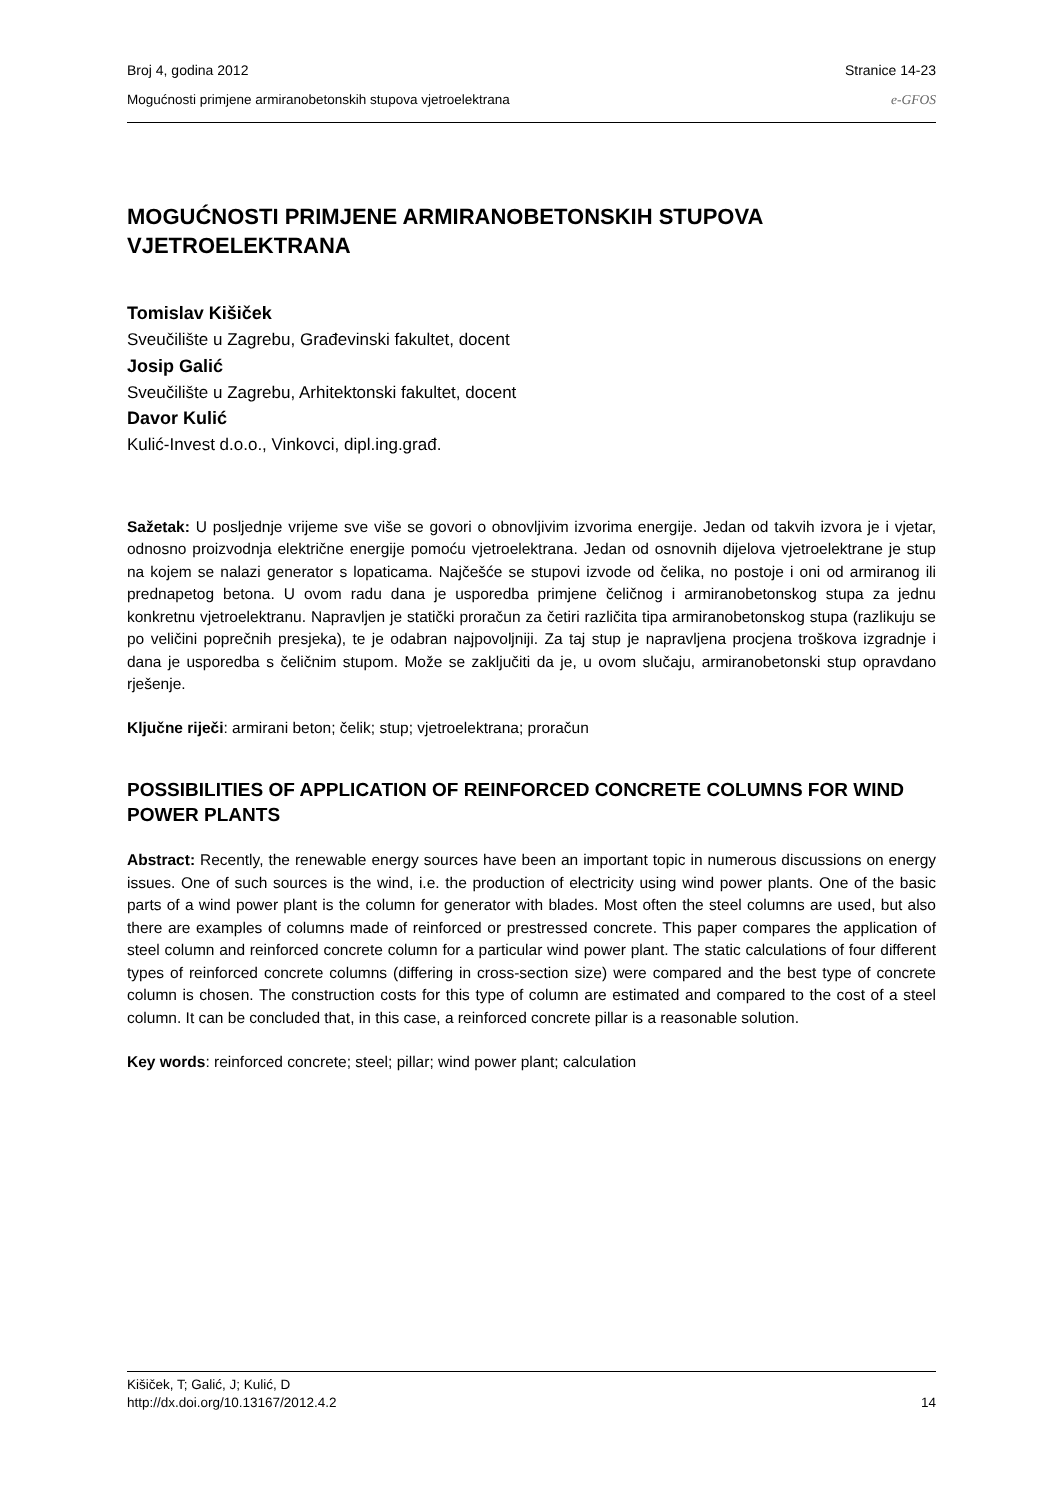Broj 4, godina 2012 Stranice 14-23
Mogućnosti primjene armiranobetonskih stupova vjetroelektrana e-GFOS
MOGUĆNOSTI PRIMJENE ARMIRANOBETONSKIH STUPOVA VJETROELEKTRANA
Tomislav Kišiček
Sveučilište u Zagrebu, Građevinski fakultet, docent
Josip Galić
Sveučilište u Zagrebu, Arhitektonski fakultet, docent
Davor Kulić
Kulić-Invest d.o.o., Vinkovci, dipl.ing.građ.
Sažetak: U posljednje vrijeme sve više se govori o obnovljivim izvorima energije. Jedan od takvih izvora je i vjetar, odnosno proizvodnja električne energije pomoću vjetroelektrana. Jedan od osnovnih dijelova vjetroelektrane je stup na kojem se nalazi generator s lopaticama. Najčešće se stupovi izvode od čelika, no postoje i oni od armiranog ili prednapetog betona. U ovom radu dana je usporedba primjene čeličnog i armiranobetonskog stupa za jednu konkretnu vjetroelektranu. Napravljen je statički proračun za četiri različita tipa armiranobetonskog stupa (razlikuju se po veličini poprečnih presjeka), te je odabran najpovoljniji. Za taj stup je napravljena procjena troškova izgradnje i dana je usporedba s čeličnim stupom. Može se zaključiti da je, u ovom slučaju, armiranobetonski stup opravdano rješenje.
Ključne riječi: armirani beton; čelik; stup; vjetroelektrana; proračun
POSSIBILITIES OF APPLICATION OF REINFORCED CONCRETE COLUMNS FOR WIND POWER PLANTS
Abstract: Recently, the renewable energy sources have been an important topic in numerous discussions on energy issues. One of such sources is the wind, i.e. the production of electricity using wind power plants. One of the basic parts of a wind power plant is the column for generator with blades. Most often the steel columns are used, but also there are examples of columns made of reinforced or prestressed concrete. This paper compares the application of steel column and reinforced concrete column for a particular wind power plant. The static calculations of four different types of reinforced concrete columns (differing in cross-section size) were compared and the best type of concrete column is chosen. The construction costs for this type of column are estimated and compared to the cost of a steel column. It can be concluded that, in this case, a reinforced concrete pillar is a reasonable solution.
Key words: reinforced concrete; steel; pillar; wind power plant; calculation
Kišiček, T; Galić, J; Kulić, D
http://dx.doi.org/10.13167/2012.4.2 14